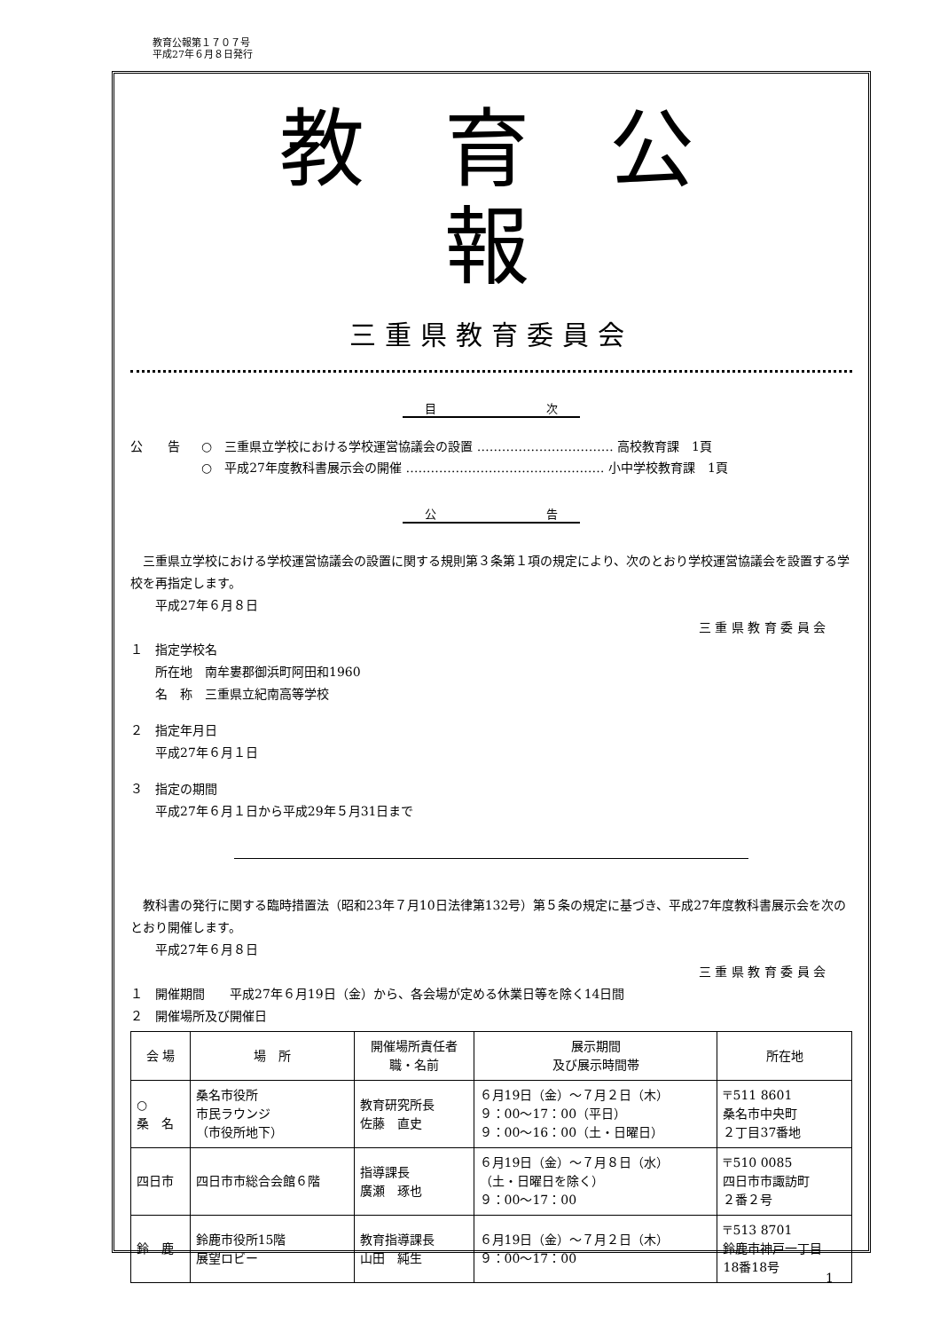教育公報第１７０７号
平成27年６月８日発行
教育公報
三重県教育委員会
目 次
公　　告 ○　三重県立学校における学校運営協議会の設置 …………………………… 高校教育課　1頁
○　平成27年度教科書展示会の開催 ………………………………………… 小中学校教育課　1頁
公 告
　三重県立学校における学校運営協議会の設置に関する規則第３条第１項の規定により、次のとおり学校運営協議会を設置する学校を再指定します。
　　平成27年６月８日
三 重 県 教 育 委 員 会
１　指定学校名
　　所在地　南牟婁郡御浜町阿田和1960
　　名　称　三重県立紀南高等学校
２　指定年月日
　　平成27年６月１日
３　指定の期間
　　平成27年６月１日から平成29年５月31日まで
　教科書の発行に関する臨時措置法（昭和23年７月10日法律第132号）第５条の規定に基づき、平成27年度教科書展示会を次のとおり開催します。
　　平成27年６月８日
三 重 県 教 育 委 員 会
１　開催期間　　平成27年６月19日（金）から、各会場が定める休業日等を除く14日間
２　開催場所及び開催日
| 会 場 | 場 所 | 開催場所責任者 職・名前 | 展示期間 及び展示時間帯 | 所在地 |
| --- | --- | --- | --- | --- |
| ○ 桑 名 | 桑名市役所 市民ラウンジ （市役所地下） | 教育研究所長 佐藤 直史 | ６月19日（金）～７月２日（木） ９：00～17：00（平日） ９：00～16：00（土・日曜日） | 〒511 8601 桑名市中央町 ２丁目37番地 |
| 四日市 | 四日市市総合会館６階 | 指導課長 廣瀬 琢也 | ６月19日（金）～７月８日（水） （土・日曜日を除く） ９：00～17：00 | 〒510 0085 四日市市諏訪町 ２番２号 |
| 鈴 鹿 | 鈴鹿市役所15階 展望ロビー | 教育指導課長 山田 純生 | ６月19日（金）～７月２日（木） ９：00～17：00 | 〒513 8701 鈴鹿市神戸一丁目 18番18号 |
1